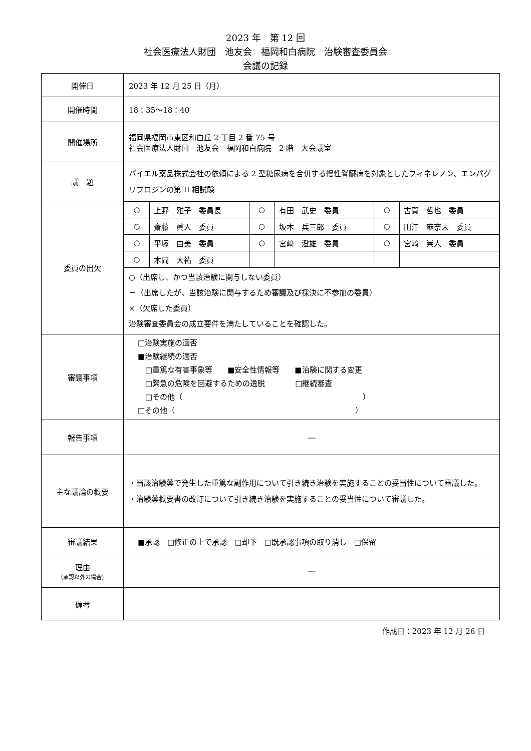2023 年　第 12 回
社会医療法人財団　池友会　福岡和白病院　治験審査委員会
会議の記録
| 開催日 | 2023 年 12 月 25 日（月） |
| 開催時間 | 18：35〜18：40 |
| 開催場所 | 福岡県福岡市東区和白丘 2 丁目 2 番 75 号 社会医療法人財団 池友会 福岡和白病院 2 階 大会議室 |
| 議 題 | バイエル薬品株式会社の依頼による 2 型糖尿病を合併する慢性腎臓病を対象としたフィネレノン、エンパグリフロジンの第 II 相試験 |
| 委員の出欠 | / ○ / 上野 雅子 委員長 / ○ / 有田 武史 委員 / ○ / 古賀 哲也 委員 / / ○ / 齋藤 眞人 委員 / ○ / 坂本 兵三郎 委員 / ○ / 田江 麻奈未 委員 / / ○ / 平塚 由美 委員 / ○ / 宮﨑 澄雄 委員 / ○ / 宮﨑 崇人 委員 / / ○ / 本岡 大祐 委員 / / / / / ○（出席し、かつ当該治験に関与しない委員） －（出席したが、当該治験に関与するため審議及び採決に不参加の委員） ×（欠席した委員） 治験審査委員会の成立要件を満たしていることを確認した。 |
| 審議事項 | □治験実施の適否 ■治験継続の適否 □重篤な有害事象等 ■安全性情報等 ■治験に関する変更 □緊急の危険を回避するための逸脱 □継続審査 □その他（ ） □その他（ ） |
| 報告事項 | ― |
| 主な議論の概要 | ・当該治験薬で発生した重篤な副作用について引き続き治験を実施することの妥当性について審議した。 ・治験薬概要書の改訂について引き続き治験を実施することの妥当性について審議した。 |
| 審議結果 | ■承認 □修正の上で承認 □却下 □既承認事項の取り消し □保留 |
| 理由 （承認以外の場合） | ― |
| 備考 | |
作成日：2023 年 12 月 26 日